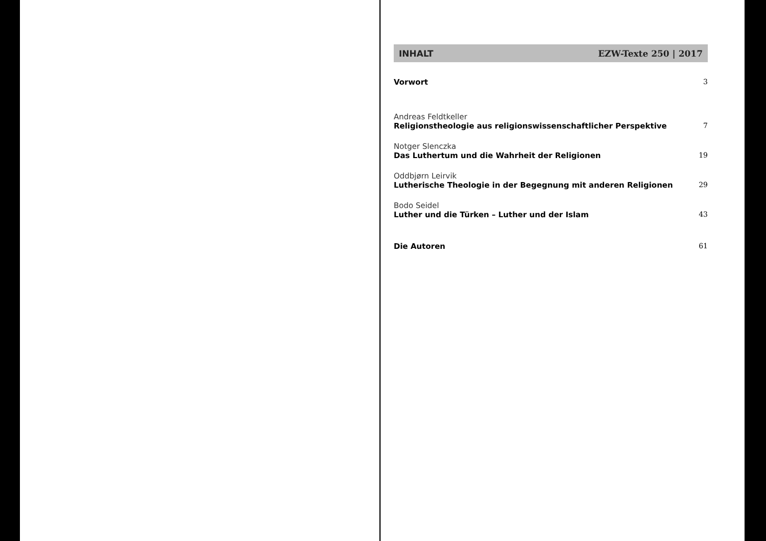INHALT EZW-Texte 250 | 2017
Vorwort 3
Andreas Feldtkeller
Religionstheologie aus religionswissenschaftlicher Perspektive 7
Notger Slenczka
Das Luthertum und die Wahrheit der Religionen 19
Oddbjørn Leirvik
Lutherische Theologie in der Begegnung mit anderen Religionen 29
Bodo Seidel
Luther und die Türken – Luther und der Islam 43
Die Autoren 61